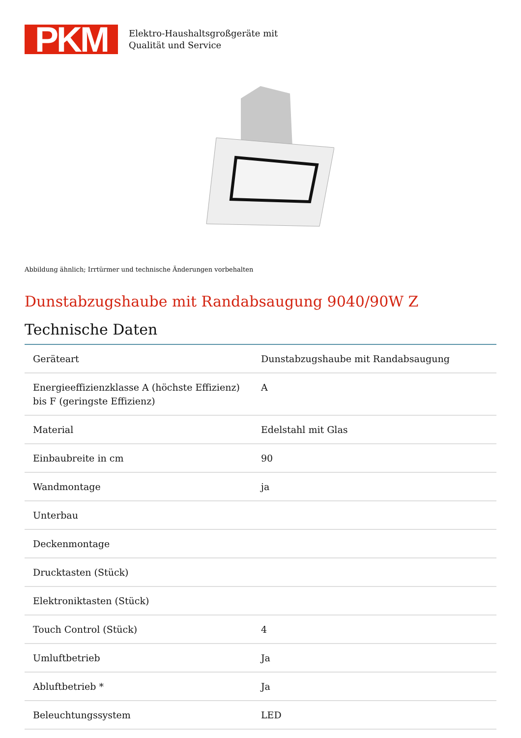PKM
Elektro-Haushaltsgroßgeräte mit
Qualität und Service
Abbildung ähnlich; Irrtürmer und technische Änderungen vorbehalten
Dunstabzugshaube mit Randabsaugung 9040/90W Z
Technische Daten
| Geräteart | Dunstabzugshaube mit Randabsaugung |
| Energieeffizienzklasse A (höchste Effizienz) bis F (geringste Effizienz) | A |
| Material | Edelstahl mit Glas |
| Einbaubreite in cm | 90 |
| Wandmontage | ja |
| Unterbau | |
| Deckenmontage | |
| Drucktasten (Stück) | |
| Elektroniktasten (Stück) | |
| Touch Control (Stück) | 4 |
| Umluftbetrieb | Ja |
| Abluftbetrieb * | Ja |
| Beleuchtungssystem | LED |